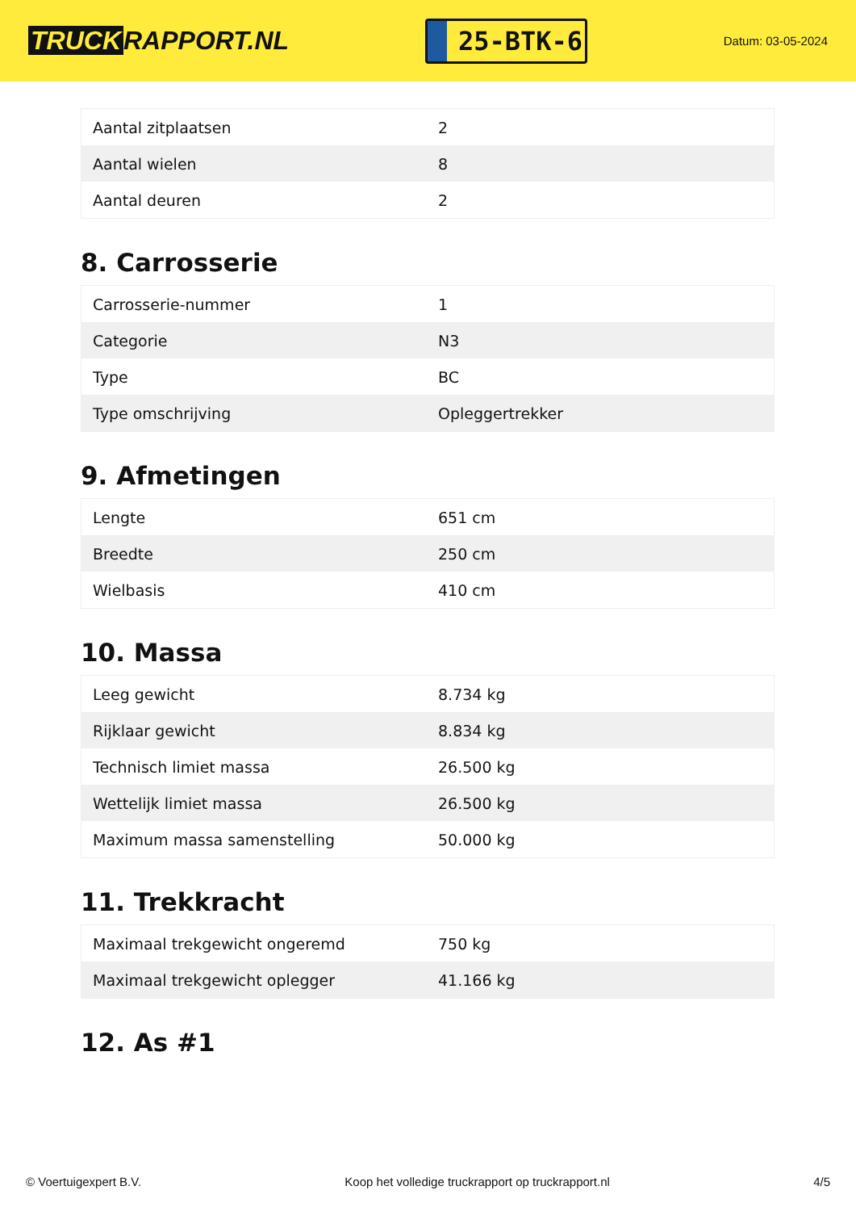TRUCK RAPPORT.NL
25-BTK-6
Datum: 03-05-2024
| Aantal zitplaatsen | 2 |
| Aantal wielen | 8 |
| Aantal deuren | 2 |
8. Carrosserie
| Carrosserie-nummer | 1 |
| Categorie | N3 |
| Type | BC |
| Type omschrijving | Opleggertrekker |
9. Afmetingen
| Lengte | 651 cm |
| Breedte | 250 cm |
| Wielbasis | 410 cm |
10. Massa
| Leeg gewicht | 8.734 kg |
| Rijklaar gewicht | 8.834 kg |
| Technisch limiet massa | 26.500 kg |
| Wettelijk limiet massa | 26.500 kg |
| Maximum massa samenstelling | 50.000 kg |
11. Trekkracht
| Maximaal trekgewicht ongeremd | 750 kg |
| Maximaal trekgewicht oplegger | 41.166 kg |
12. As #1
© Voertuigexpert B.V. Koop het volledige truckrapport op truckrapport.nl 4/5